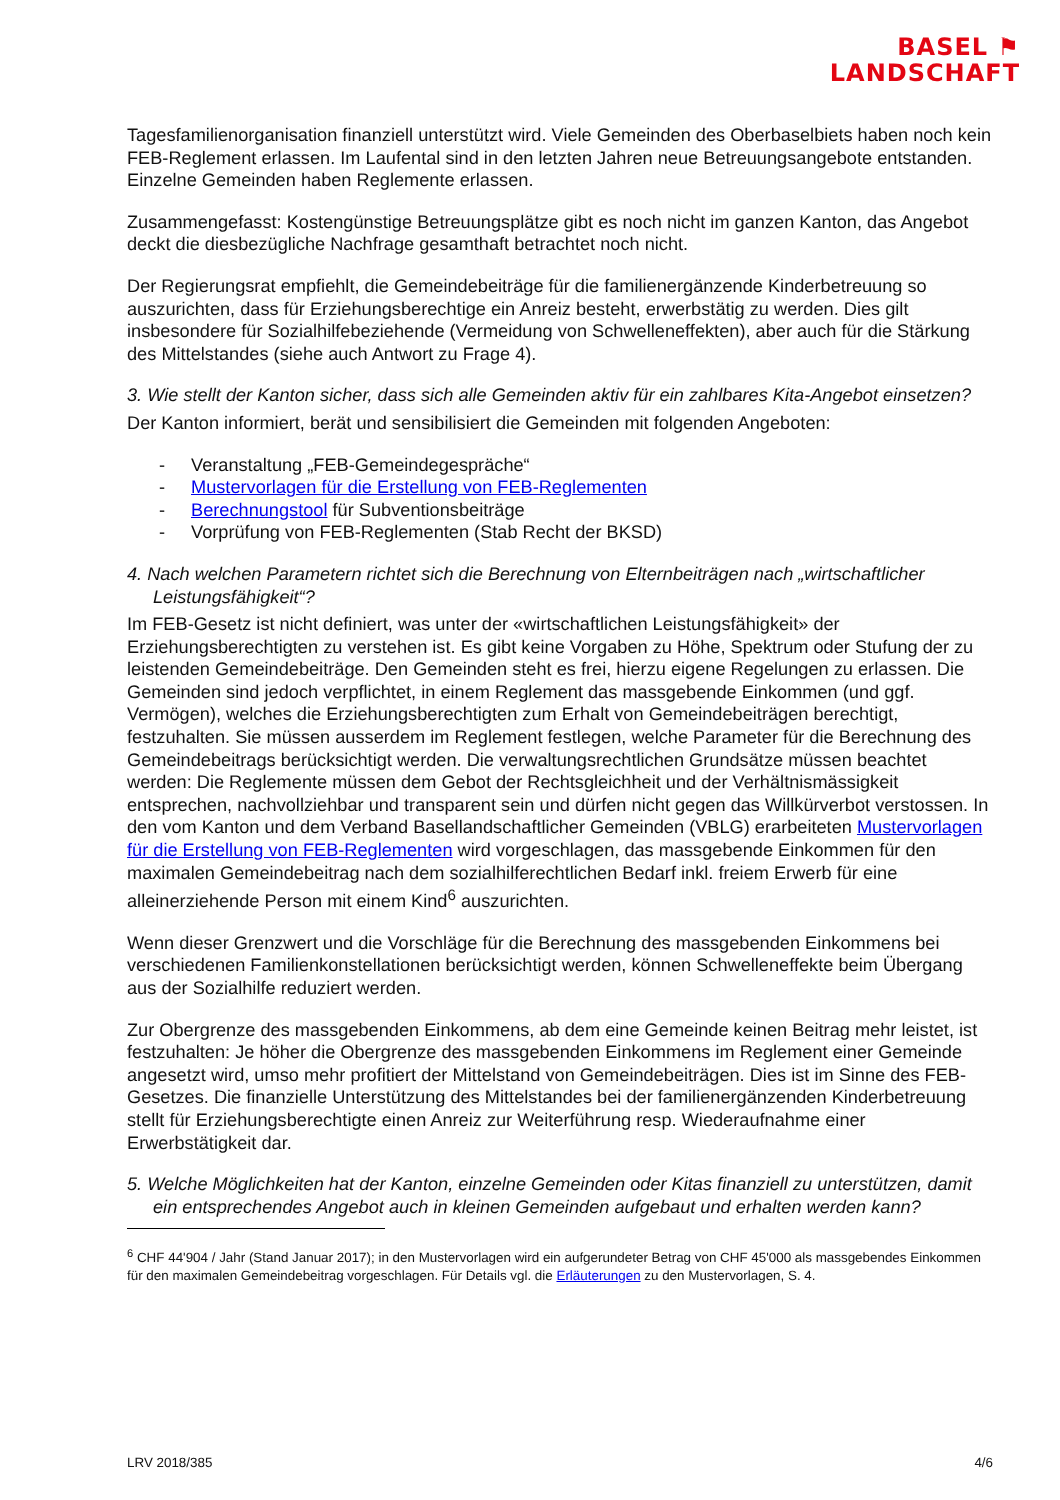BASEL ⚑
LANDSCHAFT
Tagesfamilienorganisation finanziell unterstützt wird. Viele Gemeinden des Oberbaselbiets haben noch kein FEB-Reglement erlassen. Im Laufental sind in den letzten Jahren neue Betreuungsangebote entstanden. Einzelne Gemeinden haben Reglemente erlassen.
Zusammengefasst: Kostengünstige Betreuungsplätze gibt es noch nicht im ganzen Kanton, das Angebot deckt die diesbezügliche Nachfrage gesamthaft betrachtet noch nicht.
Der Regierungsrat empfiehlt, die Gemeindebeiträge für die familienergänzende Kinderbetreuung so auszurichten, dass für Erziehungsberechtige ein Anreiz besteht, erwerbstätig zu werden. Dies gilt insbesondere für Sozialhilfebeziehende (Vermeidung von Schwelleneffekten), aber auch für die Stärkung des Mittelstandes (siehe auch Antwort zu Frage 4).
3. Wie stellt der Kanton sicher, dass sich alle Gemeinden aktiv für ein zahlbares Kita-Angebot einsetzen?
Der Kanton informiert, berät und sensibilisiert die Gemeinden mit folgenden Angeboten:
- Veranstaltung „FEB-Gemeindegespräche“
- Mustervorlagen für die Erstellung von FEB-Reglementen
- Berechnungstool für Subventionsbeiträge
- Vorprüfung von FEB-Reglementen (Stab Recht der BKSD)
4. Nach welchen Parametern richtet sich die Berechnung von Elternbeiträgen nach „wirtschaftlicher Leistungsfähigkeit“?
Im FEB-Gesetz ist nicht definiert, was unter der «wirtschaftlichen Leistungsfähigkeit» der Erziehungsberechtigten zu verstehen ist. Es gibt keine Vorgaben zu Höhe, Spektrum oder Stufung der zu leistenden Gemeindebeiträge. Den Gemeinden steht es frei, hierzu eigene Regelungen zu erlassen. Die Gemeinden sind jedoch verpflichtet, in einem Reglement das massgebende Einkommen (und ggf. Vermögen), welches die Erziehungsberechtigten zum Erhalt von Gemeindebeiträgen berechtigt, festzuhalten. Sie müssen ausserdem im Reglement festlegen, welche Parameter für die Berechnung des Gemeindebeitrags berücksichtigt werden. Die verwaltungsrechtlichen Grundsätze müssen beachtet werden: Die Reglemente müssen dem Gebot der Rechtsgleichheit und der Verhältnismässigkeit entsprechen, nachvollziehbar und transparent sein und dürfen nicht gegen das Willkürverbot verstossen. In den vom Kanton und dem Verband Basellandschaftlicher Gemeinden (VBLG) erarbeiteten Mustervorlagen für die Erstellung von FEB-Reglementen wird vorgeschlagen, das massgebende Einkommen für den maximalen Gemeindebeitrag nach dem sozialhilferechtlichen Bedarf inkl. freiem Erwerb für eine alleinerziehende Person mit einem Kind<sup>6</sup> auszurichten.
Wenn dieser Grenzwert und die Vorschläge für die Berechnung des massgebenden Einkommens bei verschiedenen Familienkonstellationen berücksichtigt werden, können Schwelleneffekte beim Übergang aus der Sozialhilfe reduziert werden.
Zur Obergrenze des massgebenden Einkommens, ab dem eine Gemeinde keinen Beitrag mehr leistet, ist festzuhalten: Je höher die Obergrenze des massgebenden Einkommens im Reglement einer Gemeinde angesetzt wird, umso mehr profitiert der Mittelstand von Gemeindebeiträgen. Dies ist im Sinne des FEB-Gesetzes. Die finanzielle Unterstützung des Mittelstandes bei der familienergänzenden Kinderbetreuung stellt für Erziehungsberechtigte einen Anreiz zur Weiterführung resp. Wiederaufnahme einer Erwerbstätigkeit dar.
5. Welche Möglichkeiten hat der Kanton, einzelne Gemeinden oder Kitas finanziell zu unterstützen, damit ein entsprechendes Angebot auch in kleinen Gemeinden aufgebaut und erhalten werden kann?
<sup>6</sup> CHF 44'904 / Jahr (Stand Januar 2017); in den Mustervorlagen wird ein aufgerundeter Betrag von CHF 45'000 als massgebendes Einkommen für den maximalen Gemeindebeitrag vorgeschlagen. Für Details vgl. die Erläuterungen zu den Mustervorlagen, S. 4.
LRV 2018/385 4/6